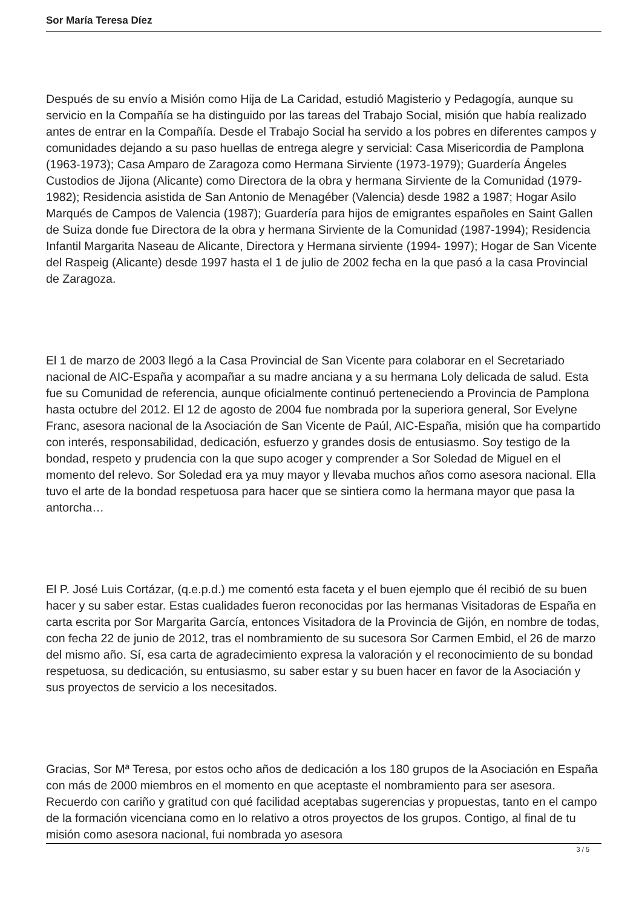Sor María Teresa Díez
Después de su envío a Misión como Hija de La Caridad, estudió Magisterio y Pedagogía, aunque su servicio en la Compañía se ha distinguido por las tareas del Trabajo Social, misión que había realizado antes de entrar en la Compañía. Desde el Trabajo Social ha servido a los pobres en diferentes campos y comunidades dejando a su paso huellas de entrega alegre y servicial: Casa Misericordia de Pamplona (1963-1973); Casa Amparo de Zaragoza como Hermana Sirviente (1973-1979); Guardería Ángeles Custodios de Jijona (Alicante) como Directora de la obra y hermana Sirviente de la Comunidad (1979-1982); Residencia asistida de San Antonio de Menagéber (Valencia) desde 1982 a 1987; Hogar Asilo Marqués de Campos de Valencia (1987); Guardería para hijos de emigrantes españoles en Saint Gallen de Suiza donde fue Directora de la obra y hermana Sirviente de la Comunidad (1987-1994); Residencia Infantil Margarita Naseau de Alicante, Directora y Hermana sirviente (1994- 1997); Hogar de San Vicente del Raspeig (Alicante) desde 1997 hasta el 1 de julio de 2002 fecha en la que pasó a la casa Provincial de Zaragoza.
El 1 de marzo de 2003 llegó a la Casa Provincial de San Vicente para colaborar en el Secretariado nacional de AIC-España y acompañar a su madre anciana y a su hermana Loly delicada de salud. Esta fue su Comunidad de referencia, aunque oficialmente continuó perteneciendo a Provincia de Pamplona hasta octubre del 2012. El 12 de agosto de 2004 fue nombrada por la superiora general, Sor Evelyne Franc, asesora nacional de la Asociación de San Vicente de Paúl, AIC-España, misión que ha compartido con interés, responsabilidad, dedicación, esfuerzo y grandes dosis de entusiasmo. Soy testigo de la bondad, respeto y prudencia con la que supo acoger y comprender a Sor Soledad de Miguel en el momento del relevo. Sor Soledad era ya muy mayor y llevaba muchos años como asesora nacional. Ella tuvo el arte de la bondad respetuosa para hacer que se sintiera como la hermana mayor que pasa la antorcha…
El P. José Luis Cortázar, (q.e.p.d.) me comentó esta faceta y el buen ejemplo que él recibió de su buen hacer y su saber estar. Estas cualidades fueron reconocidas por las hermanas Visitadoras de España en carta escrita por Sor Margarita García, entonces Visitadora de la Provincia de Gijón, en nombre de todas, con fecha 22 de junio de 2012, tras el nombramiento de su sucesora Sor Carmen Embid, el 26 de marzo del mismo año. Sí, esa carta de agradecimiento expresa la valoración y el reconocimiento de su bondad respetuosa, su dedicación, su entusiasmo, su saber estar y su buen hacer en favor de la Asociación y sus proyectos de servicio a los necesitados.
Gracias, Sor Mª Teresa, por estos ocho años de dedicación a los 180 grupos de la Asociación en España con más de 2000 miembros en el momento en que aceptaste el nombramiento para ser asesora. Recuerdo con cariño y gratitud con qué facilidad aceptabas sugerencias y propuestas, tanto en el campo de la formación vicenciana como en lo relativo a otros proyectos de los grupos. Contigo, al final de tu misión como asesora nacional, fui nombrada yo asesora
3 / 5